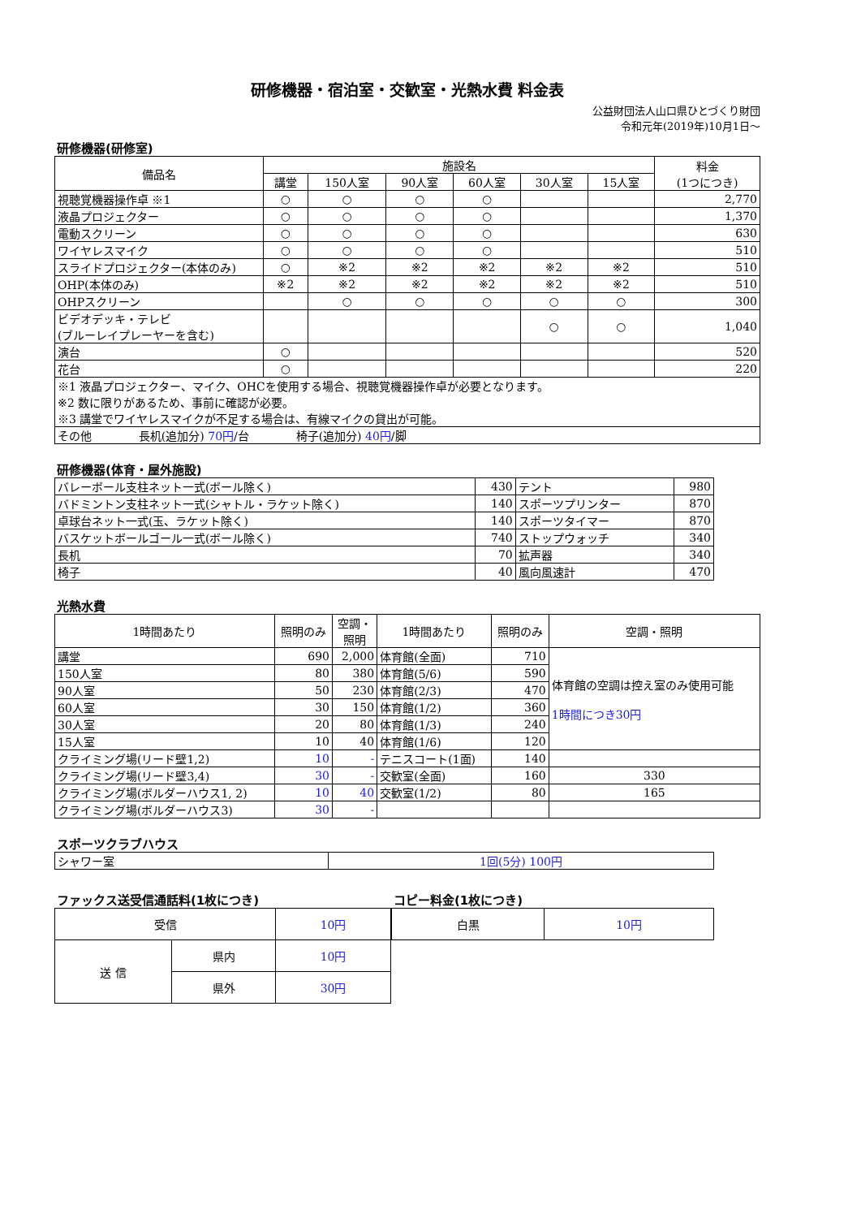研修機器・宿泊室・交歓室・光熱水費 料金表
公益財団法人山口県ひとづくり財団
令和元年(2019年)10月1日～
研修機器(研修室)
| 備品名 | 施設名 | | | | | | 料金 (1つにつき) |
| --- | --- | --- | --- | --- | --- | --- | --- |
| | 講堂 | 150人室 | 90人室 | 60人室 | 30人室 | 15人室 | |
| 視聴覚機器操作卓 ※1 | ○ | ○ | ○ | ○ | | | 2,770 |
| 液晶プロジェクター | ○ | ○ | ○ | ○ | | | 1,370 |
| 電動スクリーン | ○ | ○ | ○ | ○ | | | 630 |
| ワイヤレスマイク | ○ | ○ | ○ | ○ | | | 510 |
| スライドプロジェクター(本体のみ) | ○ | ※2 | ※2 | ※2 | ※2 | ※2 | 510 |
| OHP(本体のみ) | ※2 | ※2 | ※2 | ※2 | ※2 | ※2 | 510 |
| OHPスクリーン | | ○ | ○ | ○ | ○ | ○ | 300 |
| ビデオデッキ・テレビ (ブルーレイプレーヤーを含む) | | | | | ○ | ○ | 1,040 |
| 演台 | ○ | | | | | | 520 |
| 花台 | ○ | | | | | | 220 |
| ※1 液晶プロジェクター、マイク、OHCを使用する場合、視聴覚機器操作卓が必要となります。 ※2 数に限りがあるため、事前に確認が必要。 ※3 講堂でワイヤレスマイクが不足する場合は、有線マイクの貸出が可能。 | | | | | | | |
| その他 長机(追加分) 70円 /台 椅子(追加分) 40円 /脚 | | | | | | | |
研修機器(体育・屋外施設)
| バレーボール支柱ネット一式(ボール除く) | 430 | テント | 980 |
| バドミントン支柱ネット一式(シャトル・ラケット除く) | 140 | スポーツプリンター | 870 |
| 卓球台ネット一式(玉、ラケット除く) | 140 | スポーツタイマー | 870 |
| バスケットボールゴール一式(ボール除く) | 740 | ストップウォッチ | 340 |
| 長机 | 70 | 拡声器 | 340 |
| 椅子 | 40 | 風向風速計 | 470 |
光熱水費
| 1時間あたり | 照明のみ | 空調・ 照明 | 1時間あたり | 照明のみ | 空調・照明 |
| --- | --- | --- | --- | --- | --- |
| 講堂 | 690 | 2,000 | 体育館(全面) | 710 | 体育館の空調は控え室のみ使用可能 1時間につき30円 |
| 150人室 | 80 | 380 | 体育館(5/6) | 590 | |
| 90人室 | 50 | 230 | 体育館(2/3) | 470 | |
| 60人室 | 30 | 150 | 体育館(1/2) | 360 | |
| 30人室 | 20 | 80 | 体育館(1/3) | 240 | |
| 15人室 | 10 | 40 | 体育館(1/6) | 120 | |
| クライミング場(リード壁1,2) | 10 | - | テニスコート(1面) | 140 | |
| クライミング場(リード壁3,4) | 30 | - | 交歓室(全面) | 160 | 330 |
| クライミング場(ボルダーハウス1, 2) | 10 | 40 | 交歓室(1/2) | 80 | 165 |
| クライミング場(ボルダーハウス3) | 30 | - | | | |
スポーツクラブハウス
| シャワー室 | 1回(5分) 100円 |
ファックス送受信通話料(1枚につき)
| 受信 | | 10円 |
| 送 信 | 県内 | 10円 |
| | 県外 | 30円 |
コピー料金(1枚につき)
| 白黒 | 10円 |